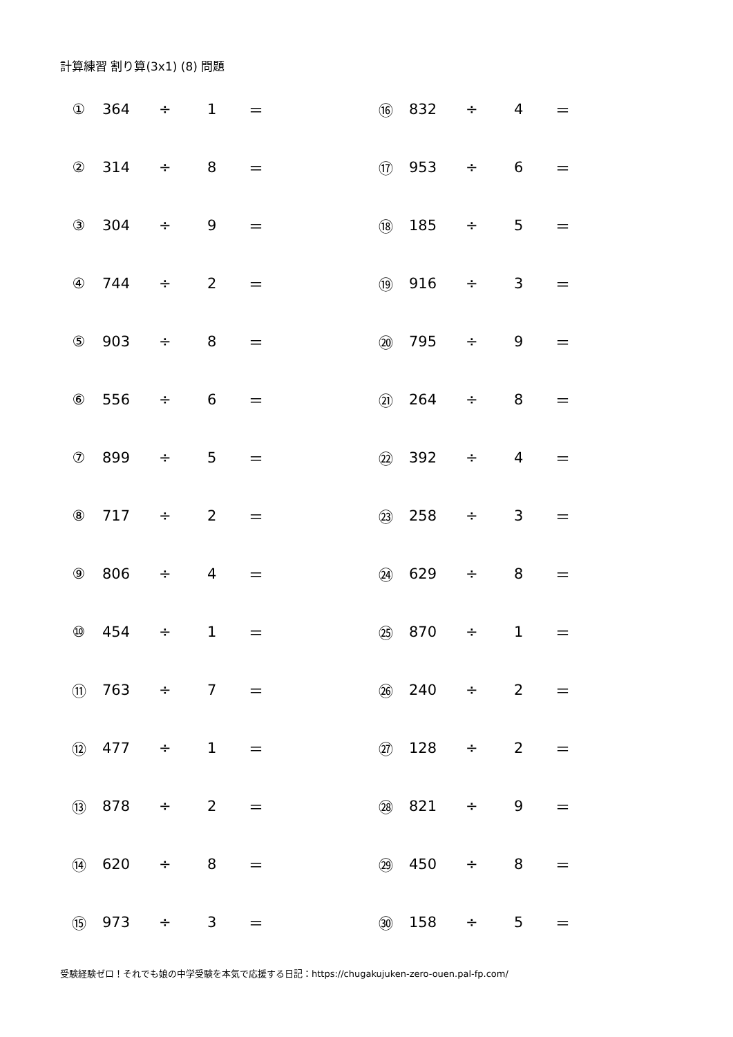計算練習 割り算(3x1) (8) 問題
| ① | 364 | ÷ | 1 | ＝ | ⑯ | 832 | ÷ | 4 | ＝ |
| ② | 314 | ÷ | 8 | ＝ | ⑰ | 953 | ÷ | 6 | ＝ |
| ③ | 304 | ÷ | 9 | ＝ | ⑱ | 185 | ÷ | 5 | ＝ |
| ④ | 744 | ÷ | 2 | ＝ | ⑲ | 916 | ÷ | 3 | ＝ |
| ⑤ | 903 | ÷ | 8 | ＝ | ⑳ | 795 | ÷ | 9 | ＝ |
| ⑥ | 556 | ÷ | 6 | ＝ | ㉑ | 264 | ÷ | 8 | ＝ |
| ⑦ | 899 | ÷ | 5 | ＝ | ㉒ | 392 | ÷ | 4 | ＝ |
| ⑧ | 717 | ÷ | 2 | ＝ | ㉓ | 258 | ÷ | 3 | ＝ |
| ⑨ | 806 | ÷ | 4 | ＝ | ㉔ | 629 | ÷ | 8 | ＝ |
| ⑩ | 454 | ÷ | 1 | ＝ | ㉕ | 870 | ÷ | 1 | ＝ |
| ⑪ | 763 | ÷ | 7 | ＝ | ㉖ | 240 | ÷ | 2 | ＝ |
| ⑫ | 477 | ÷ | 1 | ＝ | ㉗ | 128 | ÷ | 2 | ＝ |
| ⑬ | 878 | ÷ | 2 | ＝ | ㉘ | 821 | ÷ | 9 | ＝ |
| ⑭ | 620 | ÷ | 8 | ＝ | ㉙ | 450 | ÷ | 8 | ＝ |
| ⑮ | 973 | ÷ | 3 | ＝ | ㉚ | 158 | ÷ | 5 | ＝ |
受験経験ゼロ！それでも娘の中学受験を本気で応援する日記：https://chugakujuken-zero-ouen.pal-fp.com/